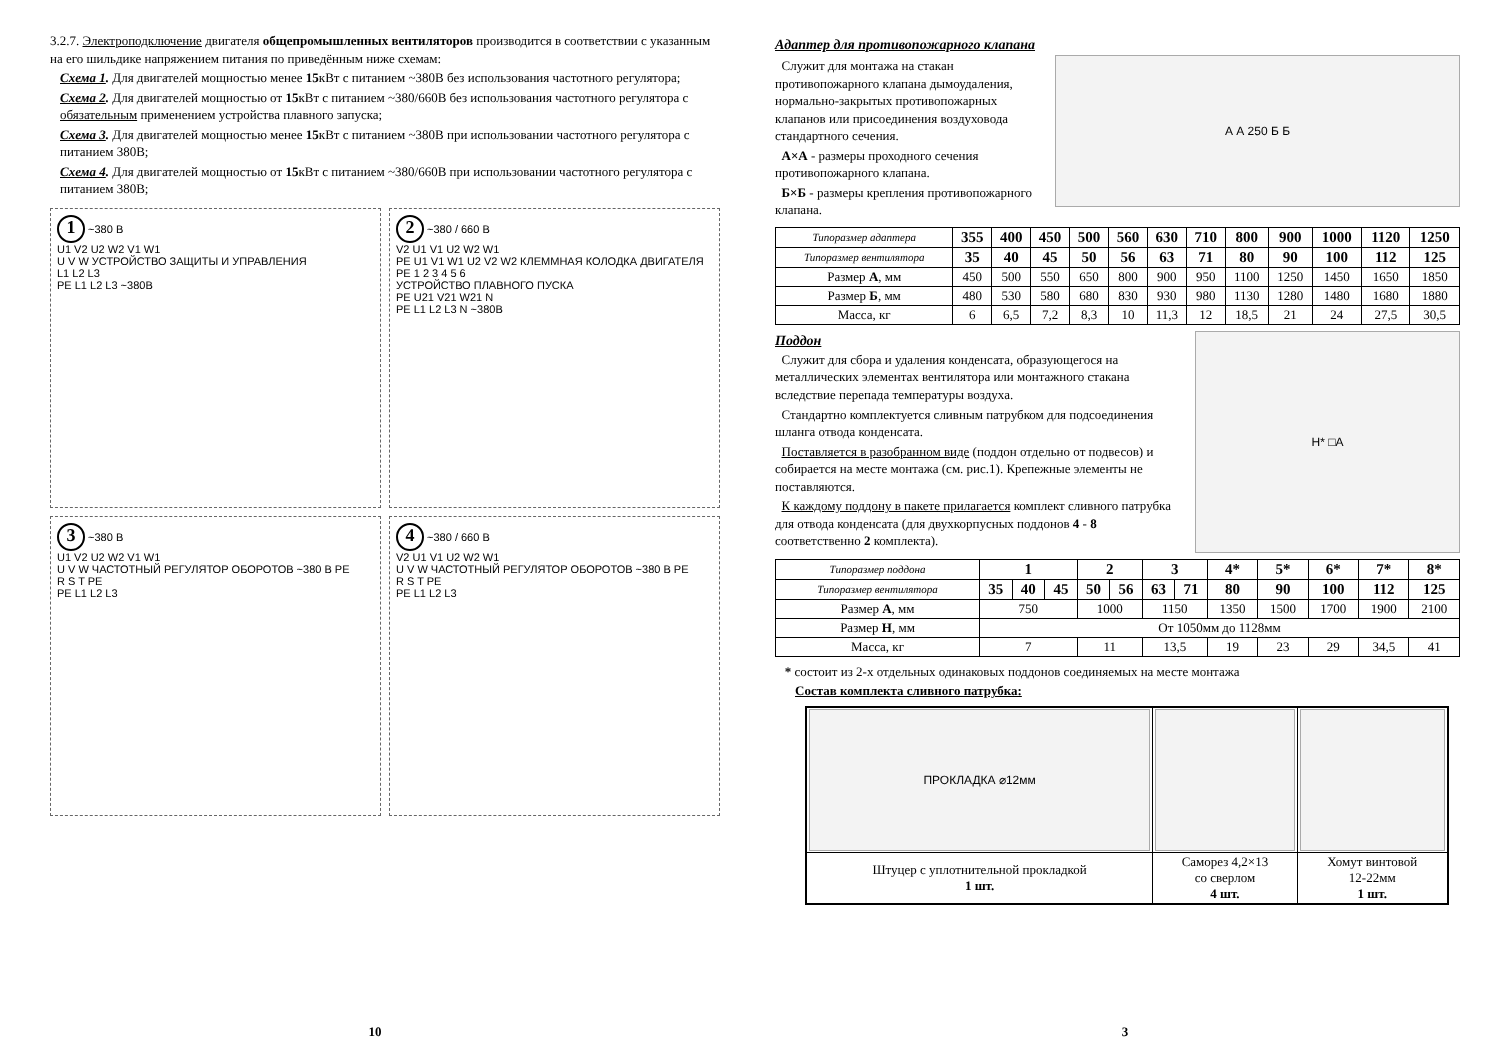3.2.7. Электроподключение двигателя общепромышленных вентиляторов производится в соответствии с указанным на его шильдике напряжением питания по приведённым ниже схемам:
Схема 1. Для двигателей мощностью менее 15кВт с питанием ~380В без использования частотного регулятора;
Схема 2. Для двигателей мощностью от 15кВт с питанием ~380/660В без использования частотного регулятора с обязательным применением устройства плавного запуска;
Схема 3. Для двигателей мощностью менее 15кВт с питанием ~380В при использовании частотного регулятора с питанием 380В;
Схема 4. Для двигателей мощностью от 15кВт с питанием ~380/660В при использовании частотного регулятора с питанием 380В;
1 ~380 В
U1 V2 U2 W2 V1 W1
U V W УСТРОЙСТВО ЗАЩИТЫ И УПРАВЛЕНИЯ
L1 L2 L3
PE L1 L2 L3 ~380В
2 ~380 / 660 В
V2 U1 V1 U2 W2 W1
PE U1 V1 W1 U2 V2 W2 КЛЕММНАЯ КОЛОДКА ДВИГАТЕЛЯ
PE 1 2 3 4 5 6
УСТРОЙСТВО ПЛАВНОГО ПУСКА
PE U21 V21 W21 N
PE L1 L2 L3 N ~380В
3 ~380 В
U1 V2 U2 W2 V1 W1
U V W ЧАСТОТНЫЙ РЕГУЛЯТОР ОБОРОТОВ ~380 В PE
R S T PE
PE L1 L2 L3
4 ~380 / 660 В
V2 U1 V1 U2 W2 W1
U V W ЧАСТОТНЫЙ РЕГУЛЯТОР ОБОРОТОВ ~380 В PE
R S T PE
PE L1 L2 L3
10
Адаптер для противопожарного клапана
Служит для монтажа на стакан противопожарного клапана дымоудаления, нормально-закрытых противопожарных клапанов или присоединения воздуховода стандартного сечения.
А×А - размеры проходного сечения противопожарного клапана.
Б×Б - размеры крепления противопожарного клапана.
А А 250 Б Б
| Типоразмер адаптера | 355 | 400 | 450 | 500 | 560 | 630 | 710 | 800 | 900 | 1000 | 1120 | 1250 |
| Типоразмер вентилятора | 35 | 40 | 45 | 50 | 56 | 63 | 71 | 80 | 90 | 100 | 112 | 125 |
| Размер А , мм | 450 | 500 | 550 | 650 | 800 | 900 | 950 | 1100 | 1250 | 1450 | 1650 | 1850 |
| Размер Б , мм | 480 | 530 | 580 | 680 | 830 | 930 | 980 | 1130 | 1280 | 1480 | 1680 | 1880 |
| Масса, кг | 6 | 6,5 | 7,2 | 8,3 | 10 | 11,3 | 12 | 18,5 | 21 | 24 | 27,5 | 30,5 |
Поддон
Служит для сбора и удаления конденсата, образующегося на металлических элементах вентилятора или монтажного стакана вследствие перепада температуры воздуха.
Стандартно комплектуется сливным патрубком для подсоединения шланга отвода конденсата.
Поставляется в разобранном виде (поддон отдельно от подвесов) и собирается на месте монтажа (см. рис.1). Крепежные элементы не поставляются.
К каждому поддону в пакете прилагается комплект сливного патрубка для отвода конденсата (для двухкорпусных поддонов 4 - 8 соответственно 2 комплекта).
H* □A
| Типоразмер поддона | 1 | | | 2 | | 3 | | 4* | 5* | 6* | 7* | 8* |
| Типоразмер вентилятора | 35 | 40 | 45 | 50 | 56 | 63 | 71 | 80 | 90 | 100 | 112 | 125 |
| Размер А , мм | 750 | | | 1000 | | 1150 | | 1350 | 1500 | 1700 | 1900 | 2100 |
| Размер Н , мм | От 1050мм до 1128мм | | | | | | | | | | | |
| Масса, кг | 7 | | | 11 | | 13,5 | | 19 | 23 | 29 | 34,5 | 41 |
* состоит из 2-х отдельных одинаковых поддонов соединяемых на месте монтажа
Состав комплекта сливного патрубка:
| ПРОКЛАДКА ⌀12мм | | |
| Штуцер с уплотнительной прокладкой 1 шт. | Саморез 4,2×13 со сверлом 4 шт. | Хомут винтовой 12-22мм 1 шт. |
3